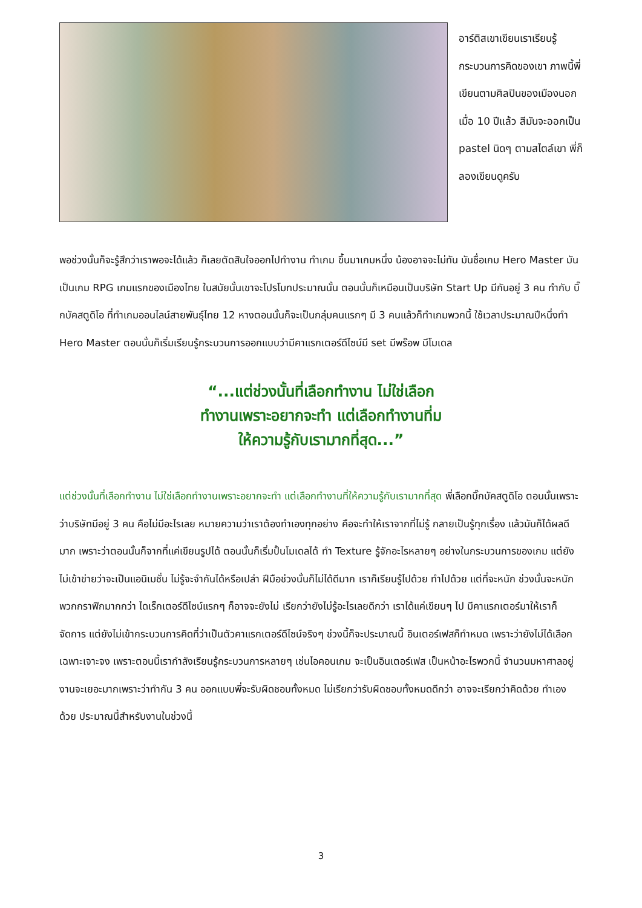อาร์ติสเขาเขียนเราเรียนรู้กระบวนการคิดของเขา ภาพนี้พี่เขียนตามศิลปินของเมืองนอกเมื่อ 10 ปีแล้ว สีมันจะออกเป็น pastel นิดๆ ตามสไตล์เขา พี่ก็ลองเขียนดูครับ
พอช่วงนั้นก็จะรู้สึกว่าเราพอจะได้แล้ว ก็เลยตัดสินใจออกไปทำงาน ทำเกม ขึ้นมาเกมหนึ่ง น้องอาจจะไม่ทัน มันชื่อเกม Hero Master มันเป็นเกม RPG เกมแรกของเมืองไทย ในสมัยนั้นเขาจะโปรโมทประมาณนั้น ตอนนั้นก็เหมือนเป็นบริษัท Start Up มีกันอยู่ 3 คน ทำกับ บิ๊กบัคสตูดิโอ ที่ทำเกมออนไลน์สายพันธุ์ไทย 12 หางตอนนั้นก็จะเป็นกลุ่มคนแรกๆ มี 3 คนแล้วก็ทำเกมพวกนี้ ใช้เวลาประมาณปีหนึ่งทำ Hero Master ตอนนั้นก็เริ่มเรียนรู้กระบวนการออกแบบว่ามีคาแรกเตอร์ดีไซน์มี set มีพร๊อพ มีโมเดล
“...แต่ช่วงนั้นที่เลือกทำงาน ไม่ใช่เลือก
ทำงานเพราะอยากจะทำ แต่เลือกทำงานที่ม
ให้ความรู้กับเรามากที่สุด...”
แต่ช่วงนั้นที่เลือกทำงาน ไม่ใช่เลือกทำงานเพราะอยากจะทำ แต่เลือกทำงานที่ให้ความรู้กับเรามากที่สุด พี่เลือกบิ๊กบัคสตูดิโอ ตอนนั้นเพราะว่าบริษัทมีอยู่ 3 คน คือไม่มีอะไรเลย หมายความว่าเราต้องทำเองทุกอย่าง คือจะทำให้เราจากที่ไม่รู้ กลายเป็นรู้ทุกเรื่อง แล้วมันก็ได้ผลดีมาก เพราะว่าตอนนั้นก็จากที่แค่เขียนรูปได้ ตอนนั้นก็เริ่มปั้นโมเดลได้ ทำ Texture รู้จักอะไรหลายๆ อย่างในกระบวนการของเกม แต่ยังไม่เข้าข่ายว่าจะเป็นแอนิเมชั่น ไม่รู้จะจำกันได้หรือเปล่า ฝีมือช่วงนั้นก็ไม่ได้ดีมาก เราก็เรียนรู้ไปด้วย ทำไปด้วย แต่ที่จะหนัก ช่วงนั้นจะหนักพวกกราฟิกมากกว่า ไดเร็กเตอร์ดีไซน์แรกๆ ก็อาจจะยังไม่ เรียกว่ายังไม่รู้อะไรเลยดีกว่า เราได้แค่เขียนๆ ไป มีคาแรกเตอร์มาให้เราก็จัดการ แต่ยังไม่เข้ากระบวนการคิดที่ว่าเป็นตัวคาแรกเตอร์ดีไซน์จริงๆ ช่วงนี้ก็จะประมาณนี้ อินเตอร์เฟสก็ทำหมด เพราะว่ายังไม่ได้เลือกเฉพาะเจาะจง เพราะตอนนี้เรากำลังเรียนรู้กระบวนการหลายๆ เช่นไอคอนเกม จะเป็นอินเตอร์เฟส เป็นหน้าอะไรพวกนี้ จำนวนมหาศาลอยู่ งานจะเยอะมากเพราะว่าทำกัน 3 คน ออกแบบพี่จะรับผิดชอบทั้งหมด ไม่เรียกว่ารับผิดชอบทั้งหมดดีกว่า อาจจะเรียกว่าคิดด้วย ทำเองด้วย ประมาณนี้สำหรับงานในช่วงนี้
3